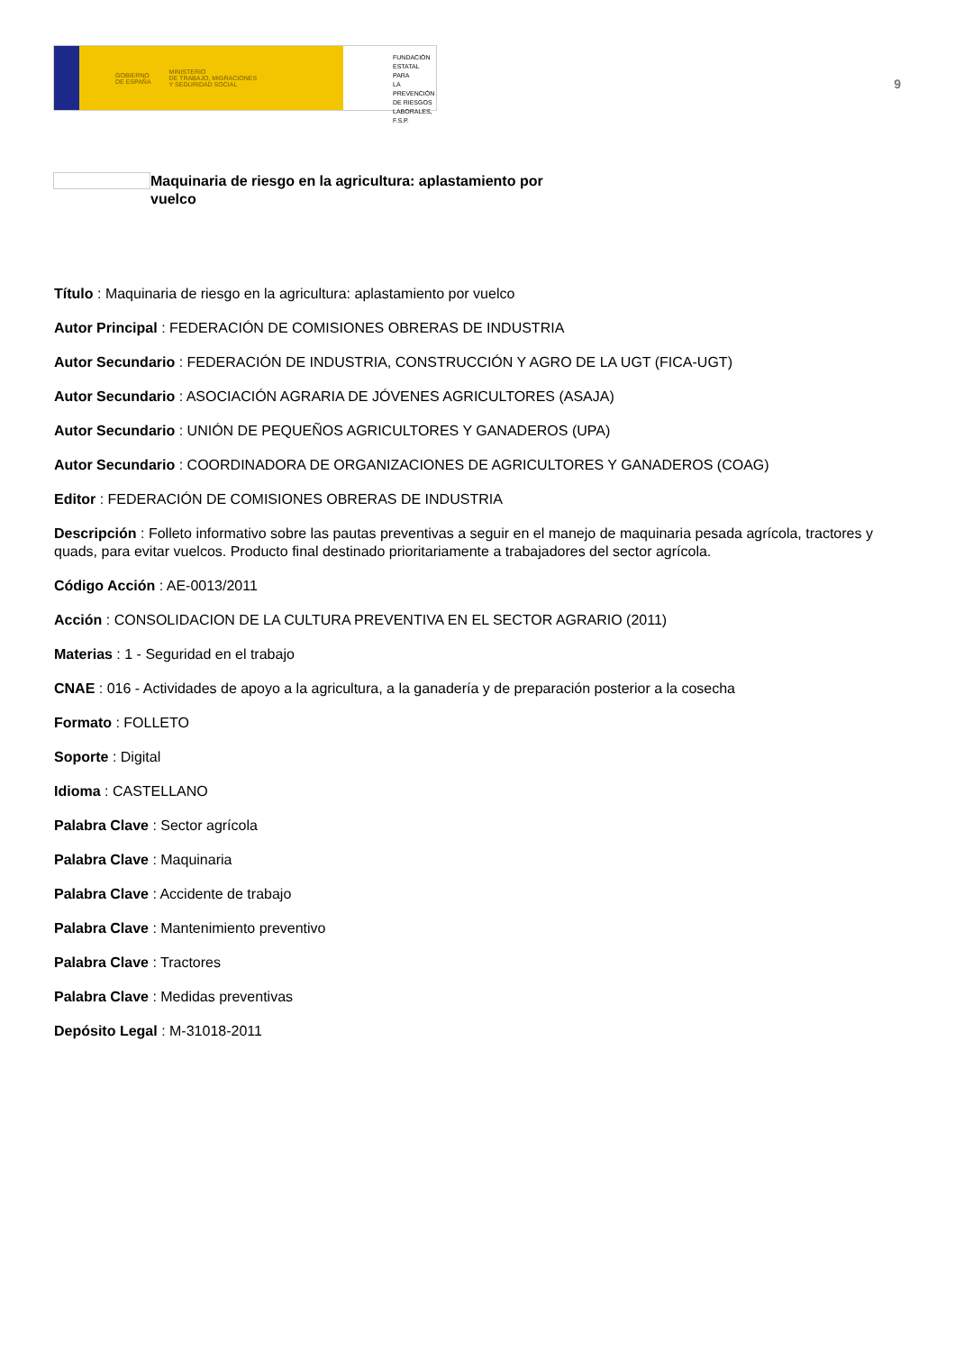GOBIERNO
DE ESPAÑA MINISTERIO
DE TRABAJO, MIGRACIONES
Y SEGURIDAD SOCIAL
FUNDACIÓN
ESTATAL PARA
LA PREVENCIÓN
DE RIESGOS
LABORALES, F.S.P.
9
Maquinaria de riesgo en la agricultura: aplastamiento por vuelco
Título : Maquinaria de riesgo en la agricultura: aplastamiento por vuelco
Autor Principal : FEDERACIÓN DE COMISIONES OBRERAS DE INDUSTRIA
Autor Secundario : FEDERACIÓN DE INDUSTRIA, CONSTRUCCIÓN Y AGRO DE LA UGT (FICA-UGT)
Autor Secundario : ASOCIACIÓN AGRARIA DE JÓVENES AGRICULTORES (ASAJA)
Autor Secundario : UNIÓN DE PEQUEÑOS AGRICULTORES Y GANADEROS (UPA)
Autor Secundario : COORDINADORA DE ORGANIZACIONES DE AGRICULTORES Y GANADEROS (COAG)
Editor : FEDERACIÓN DE COMISIONES OBRERAS DE INDUSTRIA
Descripción : Folleto informativo sobre las pautas preventivas a seguir en el manejo de maquinaria pesada agrícola, tractores y quads, para evitar vuelcos. Producto final destinado prioritariamente a trabajadores del sector agrícola.
Código Acción : AE-0013/2011
Acción : CONSOLIDACION DE LA CULTURA PREVENTIVA EN EL SECTOR AGRARIO (2011)
Materias : 1 - Seguridad en el trabajo
CNAE : 016 - Actividades de apoyo a la agricultura, a la ganadería y de preparación posterior a la cosecha
Formato : FOLLETO
Soporte : Digital
Idioma : CASTELLANO
Palabra Clave : Sector agrícola
Palabra Clave : Maquinaria
Palabra Clave : Accidente de trabajo
Palabra Clave : Mantenimiento preventivo
Palabra Clave : Tractores
Palabra Clave : Medidas preventivas
Depósito Legal : M-31018-2011